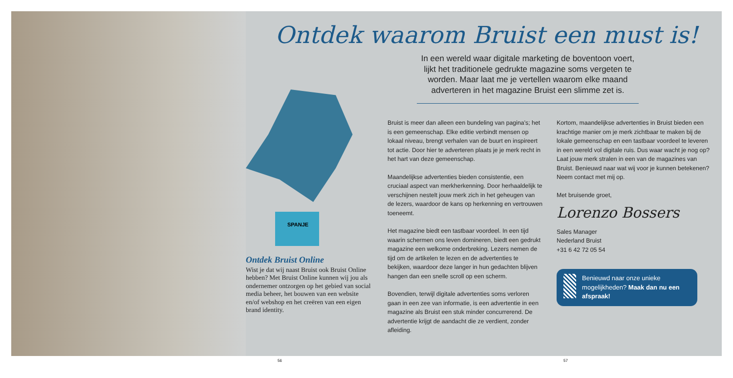56
SPANJE
Ontdek Bruist Online
Wist je dat wij naast Bruist ook Bruist Online hebben? Met Bruist Online kunnen wij jou als ondernemer ontzorgen op het gebied van social media beheer, het bouwen van een website en/of webshop en het creëren van een eigen brand identity.
Ontdek waarom Bruist een must is!
In een wereld waar digitale marketing de boventoon voert, lijkt het traditionele gedrukte magazine soms vergeten te worden. Maar laat me je vertellen waarom elke maand adverteren in het magazine Bruist een slimme zet is.
Bruist is meer dan alleen een bundeling van pagina’s; het is een gemeenschap. Elke editie verbindt mensen op lokaal niveau, brengt verhalen van de buurt en inspireert tot actie. Door hier te adverteren plaats je je merk recht in het hart van deze gemeenschap.
Maandelijkse advertenties bieden consistentie, een cruciaal aspect van merkherkenning. Door herhaaldelijk te verschijnen nestelt jouw merk zich in het geheugen van de lezers, waardoor de kans op herkenning en vertrouwen toeneemt.
Het magazine biedt een tastbaar voordeel. In een tijd waarin schermen ons leven domineren, biedt een gedrukt magazine een welkome onderbreking. Lezers nemen de tijd om de artikelen te lezen en de advertenties te bekijken, waardoor deze langer in hun gedachten blijven hangen dan een snelle scroll op een scherm.
Bovendien, terwijl digitale advertenties soms verloren gaan in een zee van informatie, is een advertentie in een magazine als Bruist een stuk minder concurrerend. De advertentie krijgt de aandacht die ze verdient, zonder afleiding.
Kortom, maandelijkse advertenties in Bruist bieden een krachtige manier om je merk zichtbaar te maken bij de lokale gemeenschap en een tastbaar voordeel te leveren in een wereld vol digitale ruis. Dus waar wacht je nog op? Laat jouw merk stralen in een van de magazines van Bruist. Benieuwd naar wat wij voor je kunnen betekenen? Neem contact met mij op.
Met bruisende groet,
Lorenzo Bossers
Sales Manager
Nederland Bruist
+31 6 42 72 05 54
Benieuwd naar onze unieke mogelijkheden? Maak dan nu een afspraak!
57